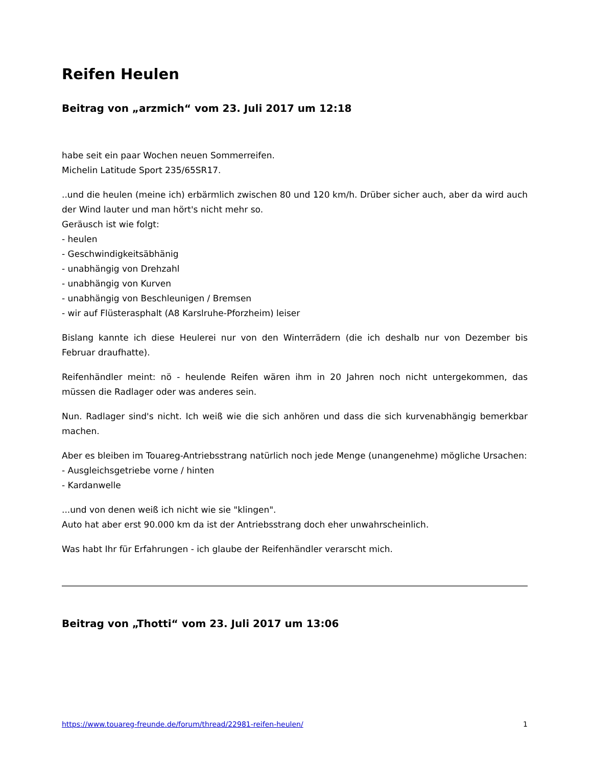Reifen Heulen
Beitrag von „arzmich“ vom 23. Juli 2017 um 12:18
habe seit ein paar Wochen neuen Sommerreifen.
Michelin Latitude Sport 235/65SR17.
..und die heulen (meine ich) erbärmlich zwischen 80 und 120 km/h. Drüber sicher auch, aber da wird auch der Wind lauter und man hört's nicht mehr so.
Geräusch ist wie folgt:
- heulen
- Geschwindigkeitsäbhänig
- unabhängig von Drehzahl
- unabhängig von Kurven
- unabhängig von Beschleunigen / Bremsen
- wir auf Flüsterasphalt (A8 Karslruhe-Pforzheim) leiser
Bislang kannte ich diese Heulerei nur von den Winterrädern (die ich deshalb nur von Dezember bis Februar draufhatte).
Reifenhändler meint: nö - heulende Reifen wären ihm in 20 Jahren noch nicht untergekommen, das müssen die Radlager oder was anderes sein.
Nun. Radlager sind's nicht. Ich weiß wie die sich anhören und dass die sich kurvenabhängig bemerkbar machen.
Aber es bleiben im Touareg-Antriebsstrang natürlich noch jede Menge (unangenehme) mögliche Ursachen:
- Ausgleichsgetriebe vorne / hinten
- Kardanwelle
...und von denen weiß ich nicht wie sie "klingen".
Auto hat aber erst 90.000 km da ist der Antriebsstrang doch eher unwahrscheinlich.
Was habt Ihr für Erfahrungen - ich glaube der Reifenhändler verarscht mich.
Beitrag von „Thotti“ vom 23. Juli 2017 um 13:06
https://www.touareg-freunde.de/forum/thread/22981-reifen-heulen/ 1